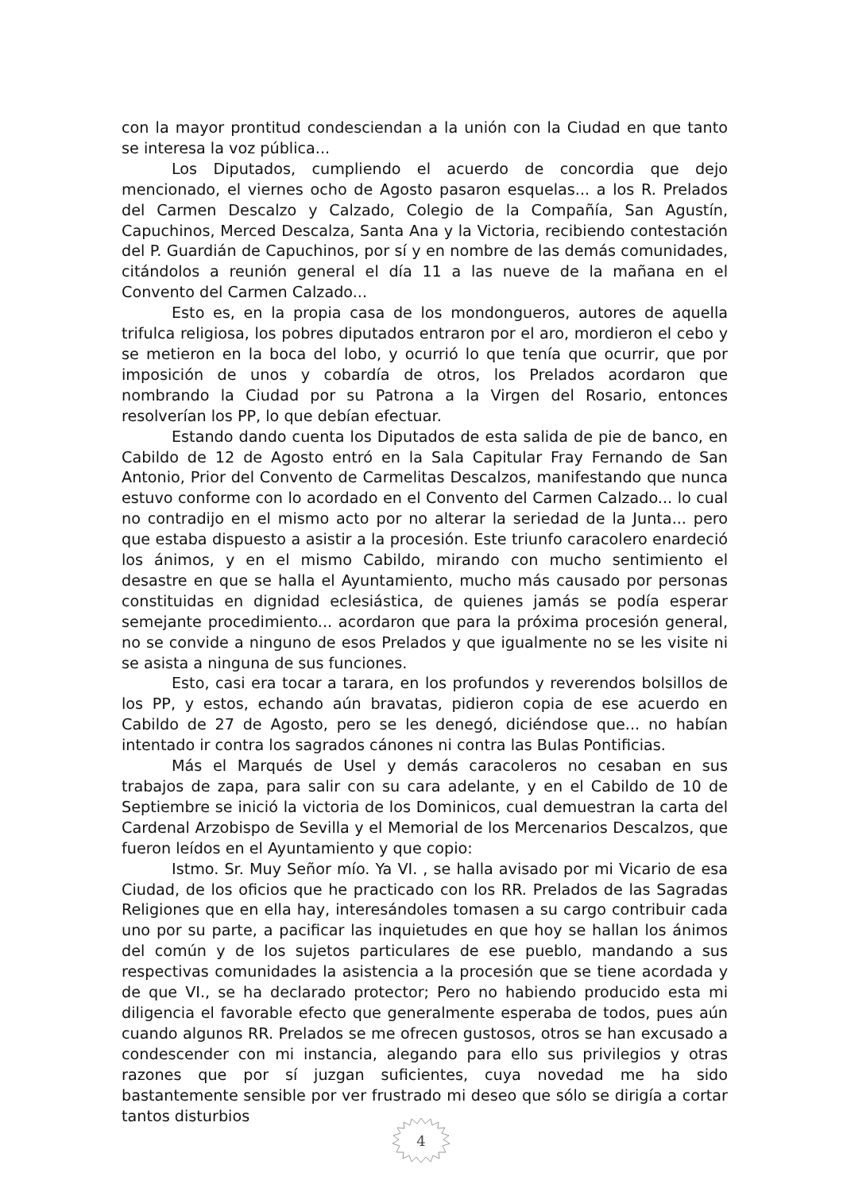con la mayor prontitud condesciendan a la unión con la Ciudad en que tanto se interesa la voz pública...
Los Diputados, cumpliendo el acuerdo de concordia que dejo mencionado, el viernes ocho de Agosto pasaron esquelas... a los R. Prelados del Carmen Descalzo y Calzado, Colegio de la Compañía, San Agustín, Capuchinos, Merced Descalza, Santa Ana y la Victoria, recibiendo contestación del P. Guardián de Capuchinos, por sí y en nombre de las demás comunidades, citándolos a reunión general el día 11 a las nueve de la mañana en el Convento del Carmen Calzado...
Esto es, en la propia casa de los mondongueros, autores de aquella trifulca religiosa, los pobres diputados entraron por el aro, mordieron el cebo y se metieron en la boca del lobo, y ocurrió lo que tenía que ocurrir, que por imposición de unos y cobardía de otros, los Prelados acordaron que nombrando la Ciudad por su Patrona a la Virgen del Rosario, entonces resolverían los PP, lo que debían efectuar.
Estando dando cuenta los Diputados de esta salida de pie de banco, en Cabildo de 12 de Agosto entró en la Sala Capitular Fray Fernando de San Antonio, Prior del Convento de Carmelitas Descalzos, manifestando que nunca estuvo conforme con lo acordado en el Convento del Carmen Calzado... lo cual no contradijo en el mismo acto por no alterar la seriedad de la Junta... pero que estaba dispuesto a asistir a la procesión. Este triunfo caracolero enardeció los ánimos, y en el mismo Cabildo, mirando con mucho sentimiento el desastre en que se halla el Ayuntamiento, mucho más causado por personas constituidas en dignidad eclesiástica, de quienes jamás se podía esperar semejante procedimiento... acordaron que para la próxima procesión general, no se convide a ninguno de esos Prelados y que igualmente no se les visite ni se asista a ninguna de sus funciones.
Esto, casi era tocar a tarara, en los profundos y reverendos bolsillos de los PP, y estos, echando aún bravatas, pidieron copia de ese acuerdo en Cabildo de 27 de Agosto, pero se les denegó, diciéndose que... no habían intentado ir contra los sagrados cánones ni contra las Bulas Pontificias.
Más el Marqués de Usel y demás caracoleros no cesaban en sus trabajos de zapa, para salir con su cara adelante, y en el Cabildo de 10 de Septiembre se inició la victoria de los Dominicos, cual demuestran la carta del Cardenal Arzobispo de Sevilla y el Memorial de los Mercenarios Descalzos, que fueron leídos en el Ayuntamiento y que copio:
Istmo. Sr. Muy Señor mío. Ya VI. , se halla avisado por mi Vicario de esa Ciudad, de los oficios que he practicado con los RR. Prelados de las Sagradas Religiones que en ella hay, interesándoles tomasen a su cargo contribuir cada uno por su parte, a pacificar las inquietudes en que hoy se hallan los ánimos del común y de los sujetos particulares de ese pueblo, mandando a sus respectivas comunidades la asistencia a la procesión que se tiene acordada y de que VI., se ha declarado protector; Pero no habiendo producido esta mi diligencia el favorable efecto que generalmente esperaba de todos, pues aún cuando algunos RR. Prelados se me ofrecen gustosos, otros se han excusado a condescender con mi instancia, alegando para ello sus privilegios y otras razones que por sí juzgan suficientes, cuya novedad me ha sido bastantemente sensible por ver frustrado mi deseo que sólo se dirigía a cortar tantos disturbios
4